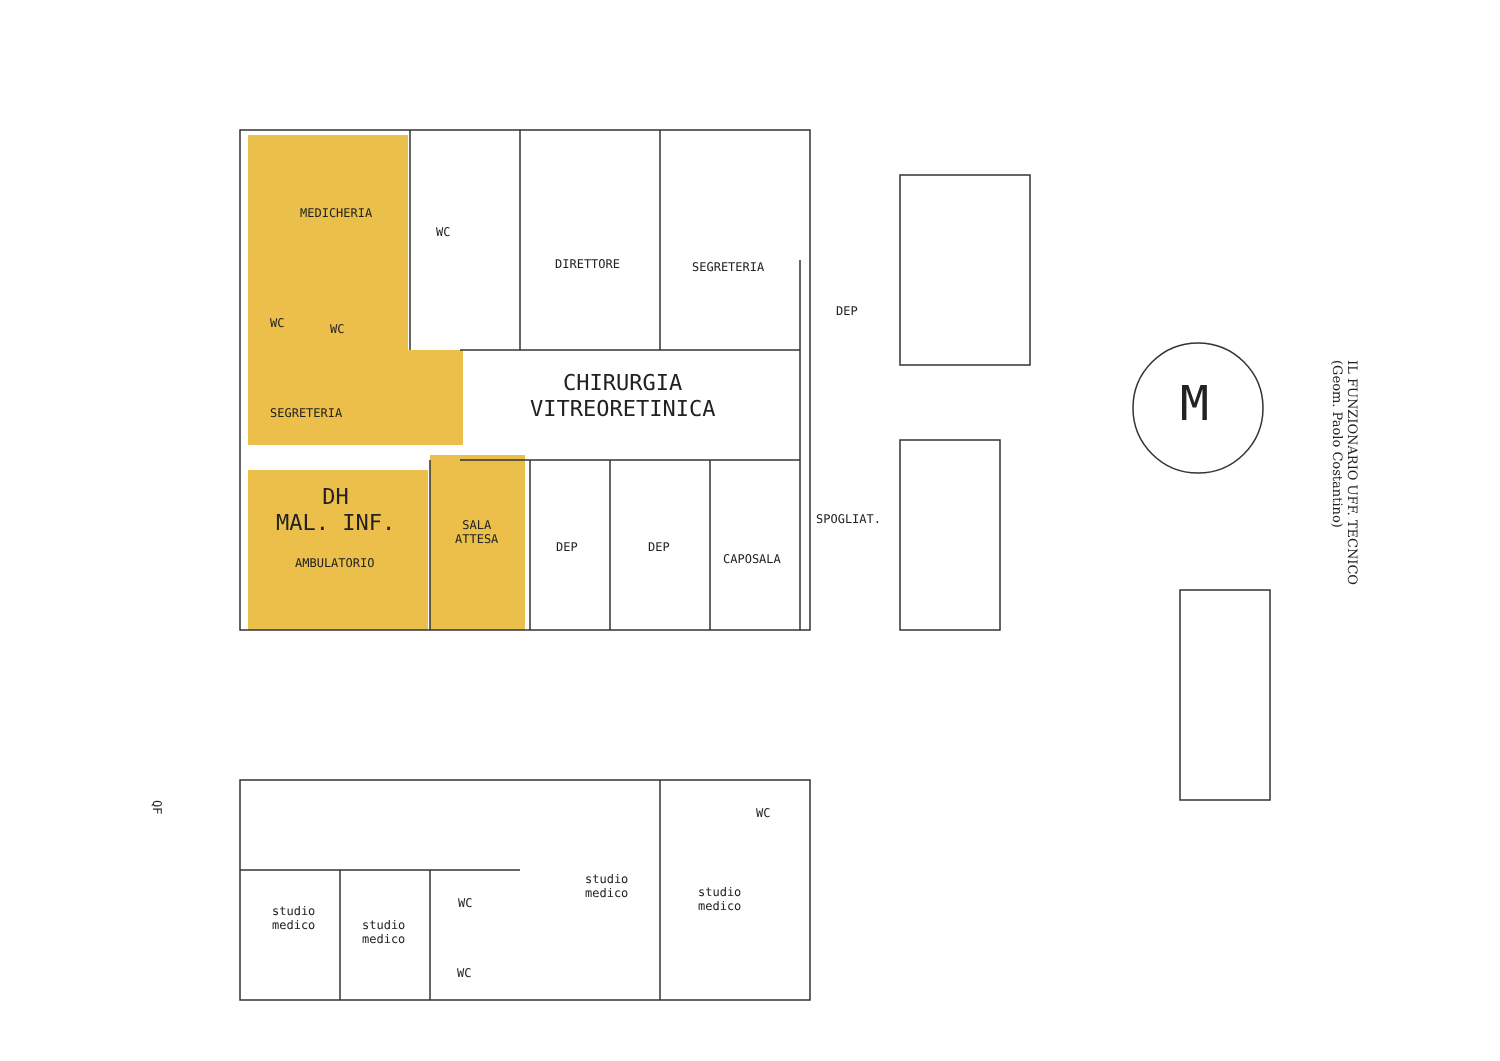MEDICHERIA
WC
DIRETTORE SEGRETERIA
WC WC
DEP
CHIRURGIA
VITREORETINICA
SEGRETERIA M
DH
MAL. INF.
AMBULATORIO
SALA
ATTESA
DEP DEP
CAPOSALA
SPOGLIAT.
QF
WC
studio
medico
studio
medico
studio
medico
studio
medico
WC
WC
IL FUNZIONARIO UFF. TECNICO
(Geom. Paolo Costantino)